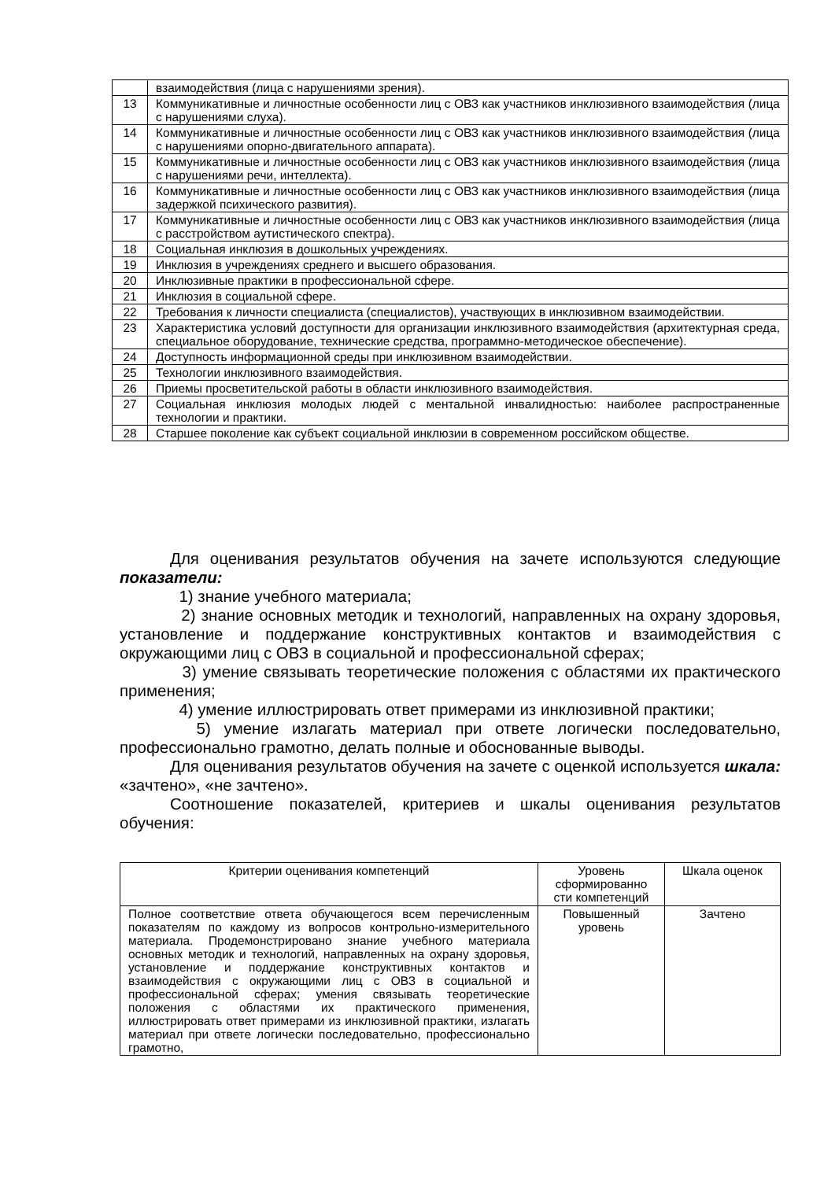| | взаимодействия (лица с нарушениями зрения). |
| 13 | Коммуникативные и личностные особенности лиц с ОВЗ как участников инклюзивного взаимодействия (лица с нарушениями слуха). |
| 14 | Коммуникативные и личностные особенности лиц с ОВЗ как участников инклюзивного взаимодействия (лица с нарушениями опорно-двигательного аппарата). |
| 15 | Коммуникативные и личностные особенности лиц с ОВЗ как участников инклюзивного взаимодействия (лица с нарушениями речи, интеллекта). |
| 16 | Коммуникативные и личностные особенности лиц с ОВЗ как участников инклюзивного взаимодействия (лица задержкой психического развития). |
| 17 | Коммуникативные и личностные особенности лиц с ОВЗ как участников инклюзивного взаимодействия (лица с расстройством аутистического спектра). |
| 18 | Социальная инклюзия в дошкольных учреждениях. |
| 19 | Инклюзия в учреждениях среднего и высшего образования. |
| 20 | Инклюзивные практики в профессиональной сфере. |
| 21 | Инклюзия в социальной сфере. |
| 22 | Требования к личности специалиста (специалистов), участвующих в инклюзивном взаимодействии. |
| 23 | Характеристика условий доступности для организации инклюзивного взаимодействия (архитектурная среда, специальное оборудование, технические средства, программно-методическое обеспечение). |
| 24 | Доступность информационной среды при инклюзивном взаимодействии. |
| 25 | Технологии инклюзивного взаимодействия. |
| 26 | Приемы просветительской работы в области инклюзивного взаимодействия. |
| 27 | Социальная инклюзия молодых людей с ментальной инвалидностью: наиболее распространенные технологии и практики. |
| 28 | Старшее поколение как субъект социальной инклюзии в современном российском обществе. |
Для оценивания результатов обучения на зачете используются следующие показатели:
1) знание учебного материала;
2) знание основных методик и технологий, направленных на охрану здоровья, установление и поддержание конструктивных контактов и взаимодействия с окружающими лиц с ОВЗ в социальной и профессиональной сферах;
3) умение связывать теоретические положения с областями их практического применения;
4) умение иллюстрировать ответ примерами из инклюзивной практики;
5) умение излагать материал при ответе логически последовательно, профессионально грамотно, делать полные и обоснованные выводы.
Для оценивания результатов обучения на зачете с оценкой используется шкала: «зачтено», «не зачтено».
Соотношение показателей, критериев и шкалы оценивания результатов обучения:
| Критерии оценивания компетенций | Уровень сформированно сти компетенций | Шкала оценок |
| Полное соответствие ответа обучающегося всем перечисленным показателям по каждому из вопросов контрольно-измерительного материала. Продемонстрировано знание учебного материала основных методик и технологий, направленных на охрану здоровья, установление и поддержание конструктивных контактов и взаимодействия с окружающими лиц с ОВЗ в социальной и профессиональной сферах; умения связывать теоретические положения с областями их практического применения, иллюстрировать ответ примерами из инклюзивной практики, излагать материал при ответе логически последовательно, профессионально грамотно, | Повышенный уровень | Зачтено |